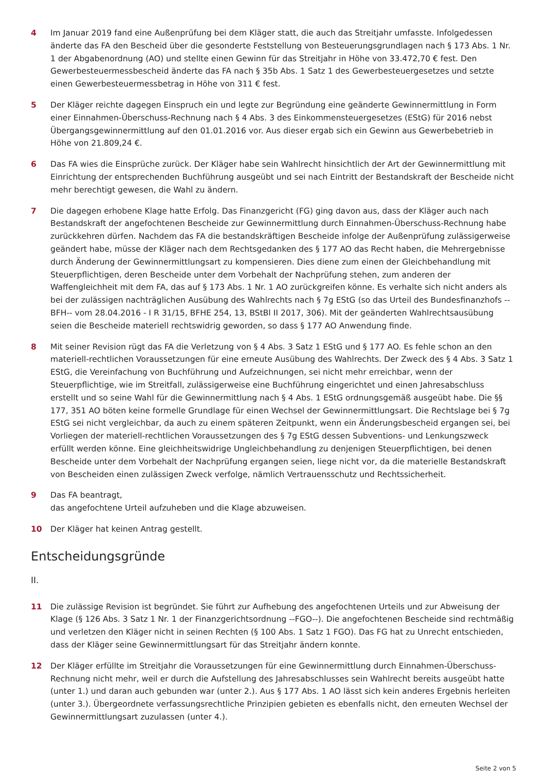4 Im Januar 2019 fand eine Außenprüfung bei dem Kläger statt, die auch das Streitjahr umfasste. Infolgedessen änderte das FA den Bescheid über die gesonderte Feststellung von Besteuerungsgrundlagen nach § 173 Abs. 1 Nr. 1 der Abgabenordnung (AO) und stellte einen Gewinn für das Streitjahr in Höhe von 33.472,70 € fest. Den Gewerbesteuermessbescheid änderte das FA nach § 35b Abs. 1 Satz 1 des Gewerbesteuergesetzes und setzte einen Gewerbesteuermessbetrag in Höhe von 311 € fest.
5 Der Kläger reichte dagegen Einspruch ein und legte zur Begründung eine geänderte Gewinnermittlung in Form einer Einnahmen-Überschuss-Rechnung nach § 4 Abs. 3 des Einkommensteuergesetzes (EStG) für 2016 nebst Übergangsgewinnermittlung auf den 01.01.2016 vor. Aus dieser ergab sich ein Gewinn aus Gewerbebetrieb in Höhe von 21.809,24 €.
6 Das FA wies die Einsprüche zurück. Der Kläger habe sein Wahlrecht hinsichtlich der Art der Gewinnermittlung mit Einrichtung der entsprechenden Buchführung ausgeübt und sei nach Eintritt der Bestandskraft der Bescheide nicht mehr berechtigt gewesen, die Wahl zu ändern.
7 Die dagegen erhobene Klage hatte Erfolg. Das Finanzgericht (FG) ging davon aus, dass der Kläger auch nach Bestandskraft der angefochtenen Bescheide zur Gewinnermittlung durch Einnahmen-Überschuss-Rechnung habe zurückkehren dürfen. Nachdem das FA die bestandskräftigen Bescheide infolge der Außenprüfung zulässigerweise geändert habe, müsse der Kläger nach dem Rechtsgedanken des § 177 AO das Recht haben, die Mehrergebnisse durch Änderung der Gewinnermittlungsart zu kompensieren. Dies diene zum einen der Gleichbehandlung mit Steuerpflichtigen, deren Bescheide unter dem Vorbehalt der Nachprüfung stehen, zum anderen der Waffengleichheit mit dem FA, das auf § 173 Abs. 1 Nr. 1 AO zurückgreifen könne. Es verhalte sich nicht anders als bei der zulässigen nachträglichen Ausübung des Wahlrechts nach § 7g EStG (so das Urteil des Bundesfinanzhofs --BFH-- vom 28.04.2016 - I R 31/15, BFHE 254, 13, BStBl II 2017, 306). Mit der geänderten Wahlrechtsausübung seien die Bescheide materiell rechtswidrig geworden, so dass § 177 AO Anwendung finde.
8 Mit seiner Revision rügt das FA die Verletzung von § 4 Abs. 3 Satz 1 EStG und § 177 AO. Es fehle schon an den materiell-rechtlichen Voraussetzungen für eine erneute Ausübung des Wahlrechts. Der Zweck des § 4 Abs. 3 Satz 1 EStG, die Vereinfachung von Buchführung und Aufzeichnungen, sei nicht mehr erreichbar, wenn der Steuerpflichtige, wie im Streitfall, zulässigerweise eine Buchführung eingerichtet und einen Jahresabschluss erstellt und so seine Wahl für die Gewinnermittlung nach § 4 Abs. 1 EStG ordnungsgemäß ausgeübt habe. Die §§ 177, 351 AO böten keine formelle Grundlage für einen Wechsel der Gewinnermittlungsart. Die Rechtslage bei § 7g EStG sei nicht vergleichbar, da auch zu einem späteren Zeitpunkt, wenn ein Änderungsbescheid ergangen sei, bei Vorliegen der materiell-rechtlichen Voraussetzungen des § 7g EStG dessen Subventions- und Lenkungszweck erfüllt werden könne. Eine gleichheitswidrige Ungleichbehandlung zu denjenigen Steuerpflichtigen, bei denen Bescheide unter dem Vorbehalt der Nachprüfung ergangen seien, liege nicht vor, da die materielle Bestandskraft von Bescheiden einen zulässigen Zweck verfolge, nämlich Vertrauensschutz und Rechtssicherheit.
9 Das FA beantragt,
das angefochtene Urteil aufzuheben und die Klage abzuweisen.
10 Der Kläger hat keinen Antrag gestellt.
Entscheidungsgründe
II.
11 Die zulässige Revision ist begründet. Sie führt zur Aufhebung des angefochtenen Urteils und zur Abweisung der Klage (§ 126 Abs. 3 Satz 1 Nr. 1 der Finanzgerichtsordnung --FGO--). Die angefochtenen Bescheide sind rechtmäßig und verletzen den Kläger nicht in seinen Rechten (§ 100 Abs. 1 Satz 1 FGO). Das FG hat zu Unrecht entschieden, dass der Kläger seine Gewinnermittlungsart für das Streitjahr ändern konnte.
12 Der Kläger erfüllte im Streitjahr die Voraussetzungen für eine Gewinnermittlung durch Einnahmen-Überschuss-Rechnung nicht mehr, weil er durch die Aufstellung des Jahresabschlusses sein Wahlrecht bereits ausgeübt hatte (unter 1.) und daran auch gebunden war (unter 2.). Aus § 177 Abs. 1 AO lässt sich kein anderes Ergebnis herleiten (unter 3.). Übergeordnete verfassungsrechtliche Prinzipien gebieten es ebenfalls nicht, den erneuten Wechsel der Gewinnermittlungsart zuzulassen (unter 4.).
Seite 2 von 5